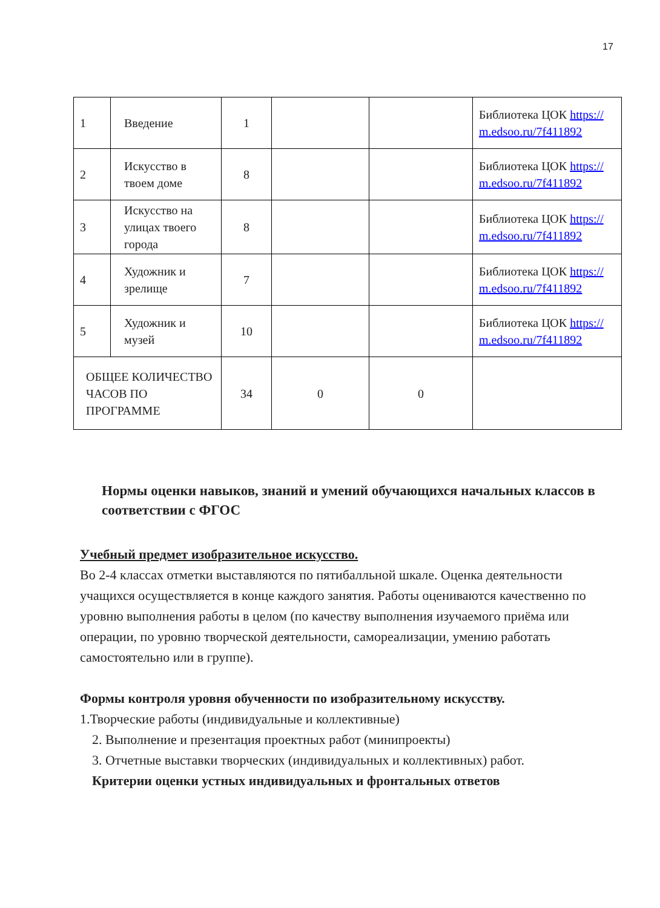17
| 1 | Введение | 1 | | | Библиотека ЦОК https://m.edsoo.ru/7f411892 |
| 2 | Искусство в твоем доме | 8 | | | Библиотека ЦОК https://m.edsoo.ru/7f411892 |
| 3 | Искусство на улицах твоего города | 8 | | | Библиотека ЦОК https://m.edsoo.ru/7f411892 |
| 4 | Художник и зрелище | 7 | | | Библиотека ЦОК https://m.edsoo.ru/7f411892 |
| 5 | Художник и музей | 10 | | | Библиотека ЦОК https://m.edsoo.ru/7f411892 |
| ОБЩЕЕ КОЛИЧЕСТВО ЧАСОВ ПО ПРОГРАММЕ | | 34 | 0 | 0 | |
Нормы оценки навыков, знаний и умений обучающихся начальных классов в соответствии с ФГОС
Учебный предмет изобразительное искусство.
Во 2-4 классах отметки выставляются по пятибалльной шкале. Оценка деятельности учащихся осуществляется в конце каждого занятия. Работы оцениваются качественно по уровню выполнения работы в целом (по качеству выполнения изучаемого приёма или операции, по уровню творческой деятельности, самореализации, умению работать самостоятельно или в группе).
Формы контроля уровня обученности по изобразительному искусству.
1.Творческие работы (индивидуальные и коллективные)
2. Выполнение и презентация проектных работ (минипроекты)
3. Отчетные выставки творческих (индивидуальных и коллективных) работ.
Критерии оценки устных индивидуальных и фронтальных ответов